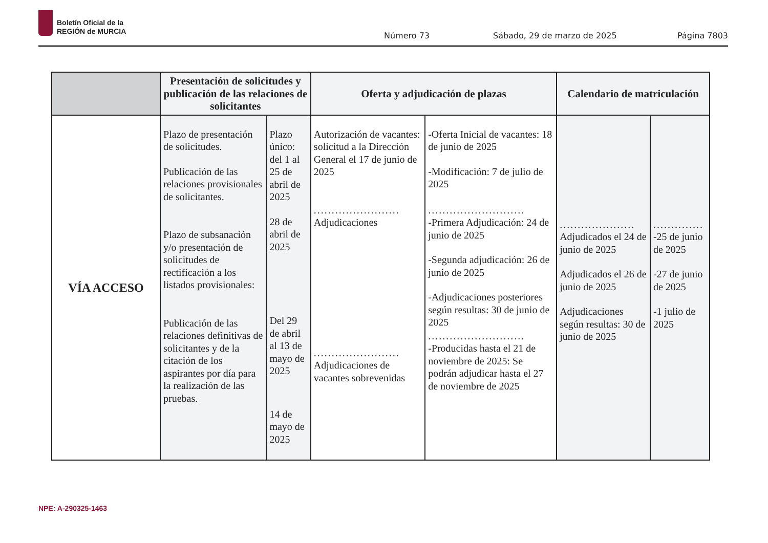Boletín Oficial de la
REGIÓN de MURCIA
Número 73 Sábado, 29 de marzo de 2025 Página 7803
| | Presentación de solicitudes y publicación de las relaciones de solicitantes | | Oferta y adjudicación de plazas | | Calendario de matriculación | |
| --- | --- | --- | --- | --- | --- | --- |
| VÍA ACCESO | Plazo de presentación de solicitudes. Publicación de las relaciones provisionales de solicitantes. Plazo de subsanación y/o presentación de solicitudes de rectificación a los listados provisionales: Publicación de las relaciones definitivas de solicitantes y de la citación de los aspirantes por día para la realización de las pruebas. | Plazo único: del 1 al 25 de abril de 2025 28 de abril de 2025 Del 29 de abril al 13 de mayo de 2025 14 de mayo de 2025 | Autorización de vacantes: solicitud a la Dirección General el 17 de junio de 2025 ........................ Adjudicaciones ........................ Adjudicaciones de vacantes sobrevenidas | -Oferta Inicial de vacantes: 18 de junio de 2025 -Modificación: 7 de julio de 2025 ........................... -Primera Adjudicación: 24 de junio de 2025 -Segunda adjudicación: 26 de junio de 2025 -Adjudicaciones posteriores según resultas: 30 de junio de 2025 ........................... -Producidas hasta el 21 de noviembre de 2025: Se podrán adjudicar hasta el 27 de noviembre de 2025 | ..................... Adjudicados el 24 de junio de 2025 Adjudicados el 26 de junio de 2025 Adjudicaciones según resultas: 30 de junio de 2025 | .............. -25 de junio de 2025 -27 de junio de 2025 -1 julio de 2025 |
NPE: A-290325-1463